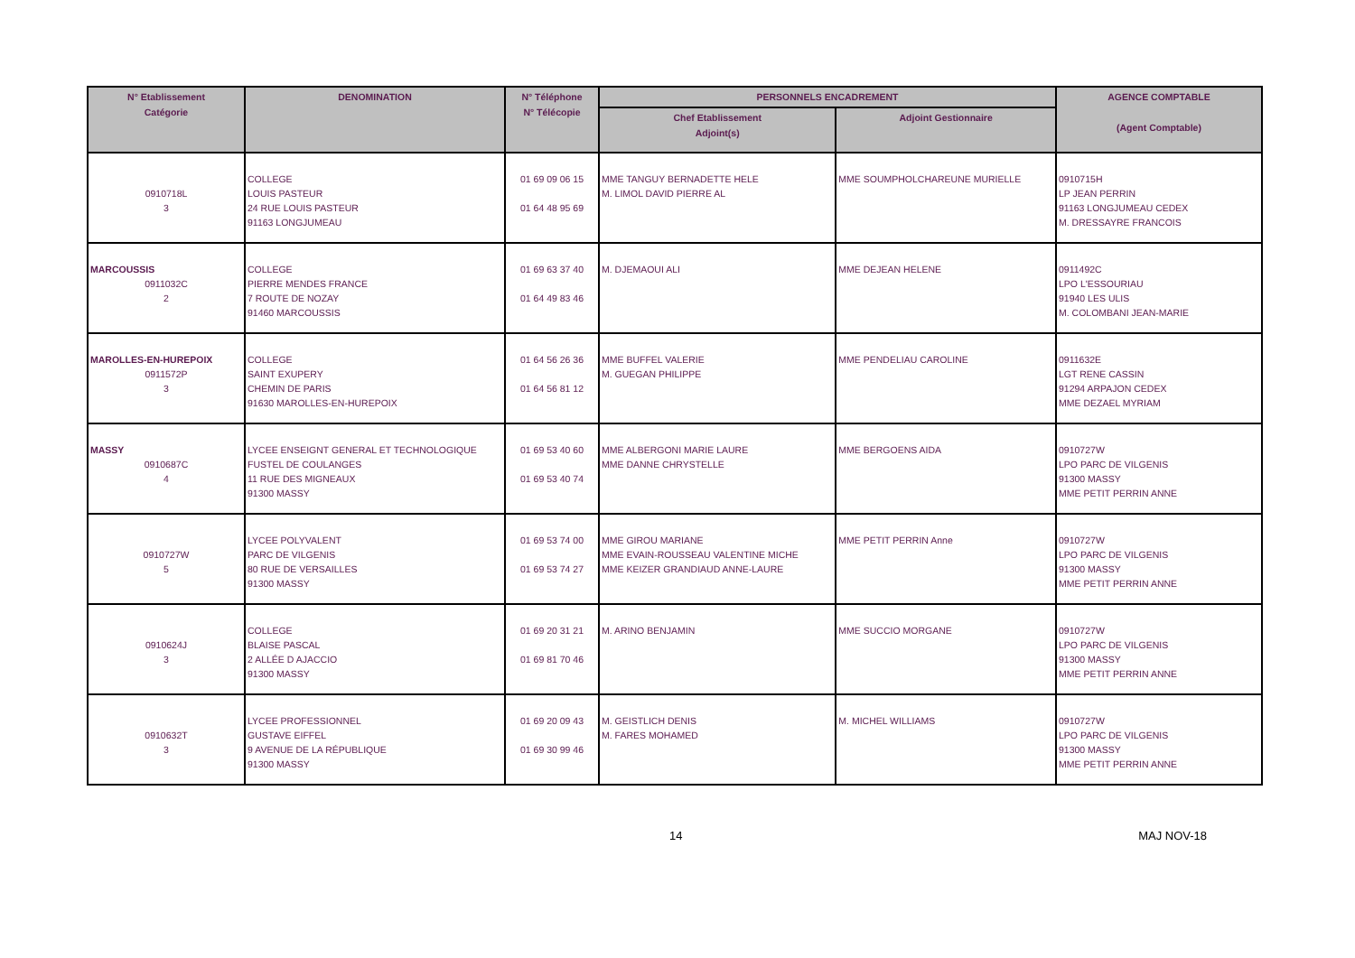| N° Etablissement Catégorie | DENOMINATION | N° Téléphone N° Télécopie | PERSONNELS ENCADREMENT | | AGENCE COMPTABLE (Agent Comptable) |
| --- | --- | --- | --- | --- | --- |
| | | | Chef Etablissement Adjoint(s) | Adjoint Gestionnaire | |
| 0910718L 3 | COLLEGE LOUIS PASTEUR 24 RUE LOUIS PASTEUR 91163 LONGJUMEAU | 01 69 09 06 15 01 64 48 95 69 | MME TANGUY BERNADETTE HELE M. LIMOL DAVID PIERRE AL | MME SOUMPHOLCHAREUNE MURIELLE | 0910715H LP JEAN PERRIN 91163 LONGJUMEAU CEDEX M. DRESSAYRE FRANCOIS |
| MARCOUSSIS 0911032C 2 | COLLEGE PIERRE MENDES FRANCE 7 ROUTE DE NOZAY 91460 MARCOUSSIS | 01 69 63 37 40 01 64 49 83 46 | M. DJEMAOUI ALI | MME DEJEAN HELENE | 0911492C LPO L'ESSOURIAU 91940 LES ULIS M. COLOMBANI JEAN-MARIE |
| MAROLLES-EN-HUREPOIX 0911572P 3 | COLLEGE SAINT EXUPERY CHEMIN DE PARIS 91630 MAROLLES-EN-HUREPOIX | 01 64 56 26 36 01 64 56 81 12 | MME BUFFEL VALERIE M. GUEGAN PHILIPPE | MME PENDELIAU CAROLINE | 0911632E LGT RENE CASSIN 91294 ARPAJON CEDEX MME DEZAEL MYRIAM |
| MASSY 0910687C 4 | LYCEE ENSEIGNT GENERAL ET TECHNOLOGIQUE FUSTEL DE COULANGES 11 RUE DES MIGNEAUX 91300 MASSY | 01 69 53 40 60 01 69 53 40 74 | MME ALBERGONI MARIE LAURE MME DANNE CHRYSTELLE | MME BERGOENS AIDA | 0910727W LPO PARC DE VILGENIS 91300 MASSY MME PETIT PERRIN ANNE |
| 0910727W 5 | LYCEE POLYVALENT PARC DE VILGENIS 80 RUE DE VERSAILLES 91300 MASSY | 01 69 53 74 00 01 69 53 74 27 | MME GIROU MARIANE MME EVAIN-ROUSSEAU VALENTINE MICHE MME KEIZER GRANDIAUD ANNE-LAURE | MME PETIT PERRIN Anne | 0910727W LPO PARC DE VILGENIS 91300 MASSY MME PETIT PERRIN ANNE |
| 0910624J 3 | COLLEGE BLAISE PASCAL 2 ALLÉE D AJACCIO 91300 MASSY | 01 69 20 31 21 01 69 81 70 46 | M. ARINO BENJAMIN | MME SUCCIO MORGANE | 0910727W LPO PARC DE VILGENIS 91300 MASSY MME PETIT PERRIN ANNE |
| 0910632T 3 | LYCEE PROFESSIONNEL GUSTAVE EIFFEL 9 AVENUE DE LA RÉPUBLIQUE 91300 MASSY | 01 69 20 09 43 01 69 30 99 46 | M. GEISTLICH DENIS M. FARES MOHAMED | M. MICHEL WILLIAMS | 0910727W LPO PARC DE VILGENIS 91300 MASSY MME PETIT PERRIN ANNE |
14 MAJ NOV-18